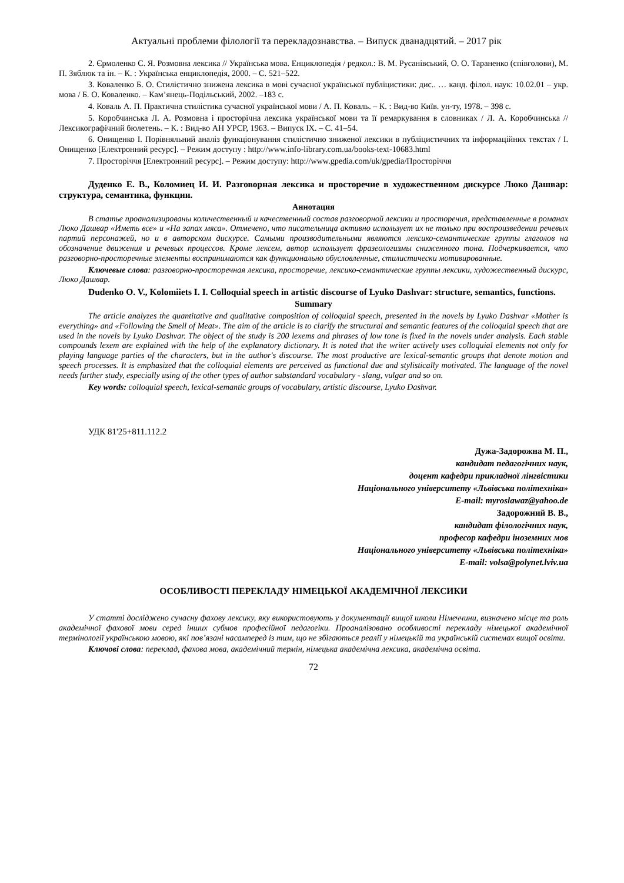Актуальні проблеми філології та перекладознавства. – Випуск дванадцятий. – 2017 рік
2. Єрмоленко С. Я. Розмовна лексика // Українська мова. Енциклопедія / редкол.: В. М. Русанівський, О. О. Тараненко (співголови), М. П. Зяблюк та ін. – К. : Українська енциклопедія, 2000. – С. 521–522.
3. Коваленко Б. О. Стилістично знижена лексика в мові сучасної української публіцистики: дис.. … канд. філол. наук: 10.02.01 – укр. мова / Б. О. Коваленко. – Кам’янець-Подільський, 2002. –183 с.
4. Коваль А. П. Практична стилістика сучасної української мови / А. П. Коваль. – К. : Вид-во Київ. ун-ту, 1978. – 398 с.
5. Коробчинська Л. А. Розмовна і просторічна лексика української мови та її ремаркування в словниках / Л. А. Коробчинська // Лексикографічний бюлетень. – К. : Вид-во АН УРСР, 1963. – Випуск ІХ. – С. 41–54.
6. Онищенко І. Порівняльний аналіз функціонування стилістично зниженої лексики в публіцистичних та інформаційних текстах / І. Онищенко [Електронний ресурс]. – Режим доступу : http://www.info-library.com.ua/books-text-10683.html
7. Просторіччя [Електронний ресурс]. – Режим доступу: http://www.gpedia.com/uk/gpedia/Просторіччя
Дуденко Е. В., Коломиец И. И. Разговорная лексика и просторечие в художественном дискурсе Люко Дашвар: структура, семантика, функции.
Аннотация
В статье проанализированы количественный и качественный состав разговорной лексики и просторечия, представленные в романах Люко Дашвар «Иметь все» и «На запах мяса». Отмечено, что писательница активно использует их не только при воспроизведении речевых партий персонажей, но и в авторском дискурсе. Самыми производительными являются лексико-семантические группы глаголов на обозначение движения и речевых процессов. Кроме лексем, автор использует фразеологизмы сниженного тона. Подчеркивается, что разговорно-просторечные элементы воспринимаются как функционально обусловленные, стилистически мотивированные.
Ключевые слова: разговорно-просторечная лексика, просторечие, лексико-семантические группы лексики, художественный дискурс, Люко Дашвар.
Dudenko O. V., Kolomiiets I. I. Colloquial speech in artistic discourse of Lyuko Dashvar: structure, semantics, functions.
Summary
The article analyzes the quantitative and qualitative composition of colloquial speech, presented in the novels by Lyuko Dashvar «Mother is everything» and «Following the Smell of Meat». The aim of the article is to clarify the structural and semantic features of the colloquial speech that are used in the novels by Lyuko Dashvar. The object of the study is 200 lexems and phrases of low tone is fixed in the novels under analysis. Each stable compounds lexem are explained with the help of the explanatory dictionary. It is noted that the writer actively uses colloquial elements not only for playing language parties of the characters, but in the author's discourse. The most productive are lexical-semantic groups that denote motion and speech processes. It is emphasized that the colloquial elements are perceived as functional due and stylistically motivated. The language of the novel needs further study, especially using of the other types of author substandard vocabulary - slang, vulgar and so on.
Key words: colloquial speech, lexical-semantic groups of vocabulary, artistic discourse, Lyuko Dashvar.
УДК 81'25+811.112.2
Дужа-Задорожна М. П.,
кандидат педагогічних наук,
доцент кафедри прикладної лінгвістики
Національного університету «Львівська політехніка»
E-mail: myroslawaz@yahoo.de
Задорожний В. В.,
кандидат філологічних наук,
професор кафедри іноземних мов
Національного університету «Львівська політехніка»
E-mail: volsa@polynet.lviv.ua
ОСОБЛИВОСТІ ПЕРЕКЛАДУ НІМЕЦЬКОЇ АКАДЕМІЧНОЇ ЛЕКСИКИ
У статті досліджено сучасну фахову лексику, яку використовують у документації вищої школи Німеччини, визначено місце та роль академічної фахової мови серед інших субмов професійної педагогіки. Проаналізовано особливості перекладу німецької академічної термінології українською мовою, які пов’язані насамперед із тим, що не збігаються реалії у німецькій та українській системах вищої освіти.
Ключові слова: переклад, фахова мова, академічний термін, німецька академічна лексика, академічна освіта.
72